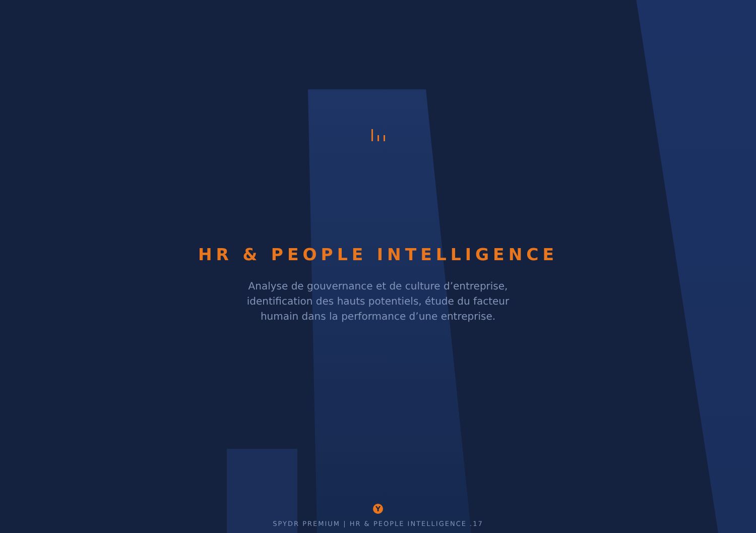HR & PEOPLE INTELLIGENCE
Analyse de gouvernance et de culture d’entreprise, identification des hauts potentiels, étude du facteur humain dans la performance d’une entreprise.
Y
SPYDR PREMIUM | HR & PEOPLE INTELLIGENCE .17